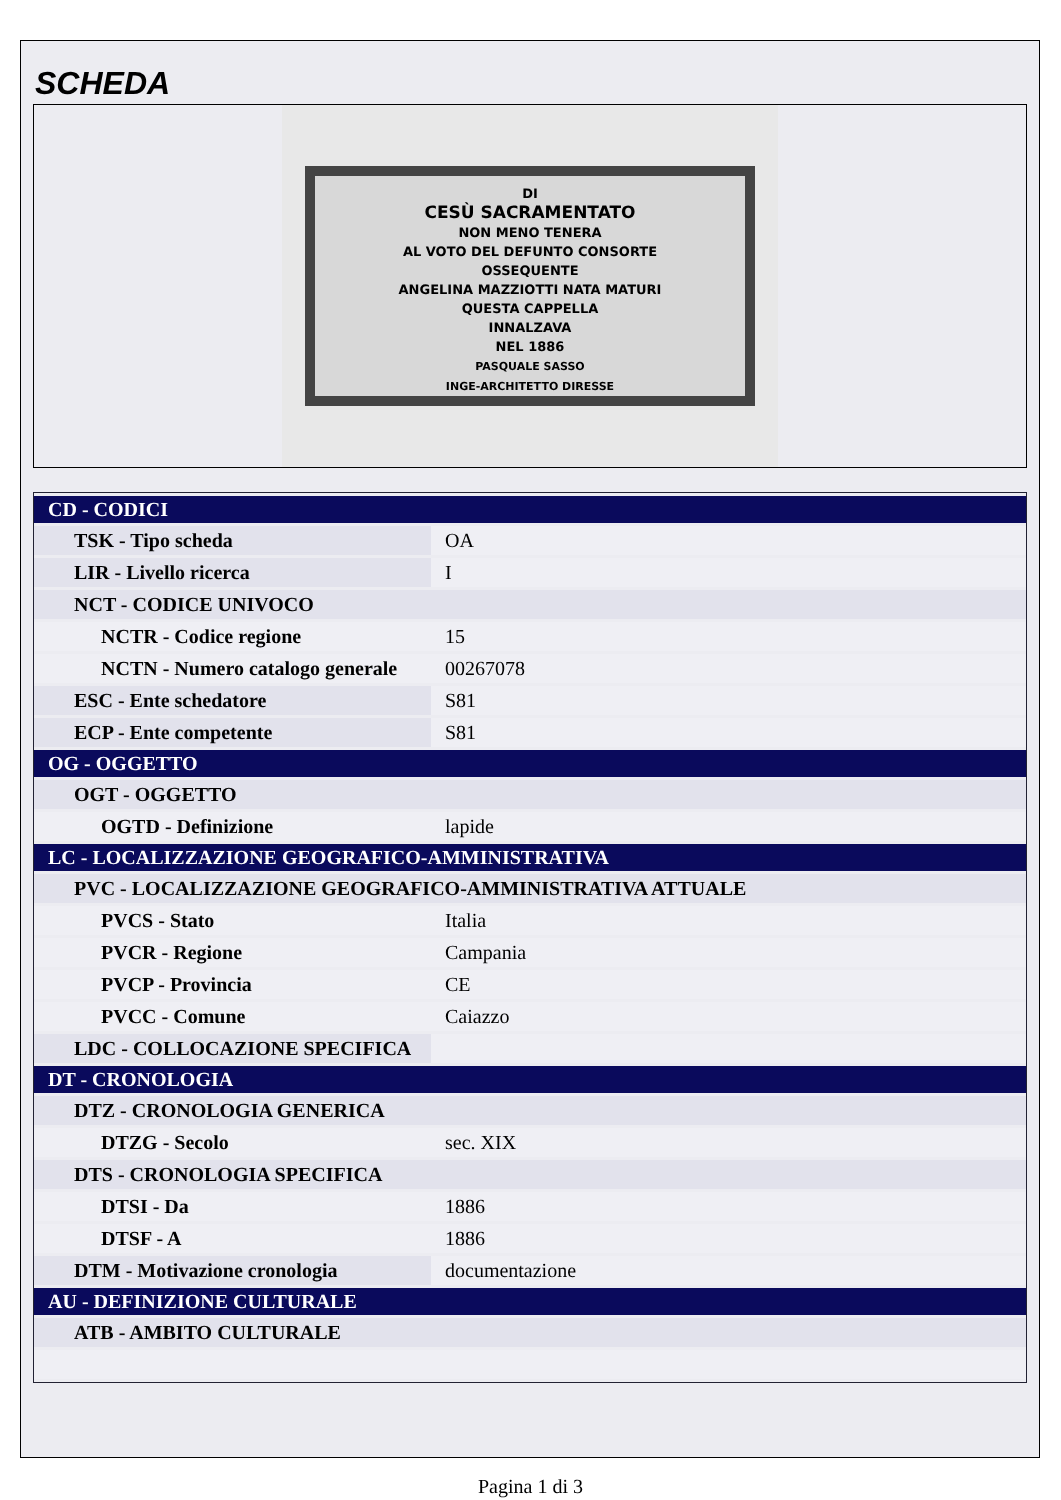SCHEDA
DI
CESÙ SACRAMENTATO
NON MENO TENERA
AL VOTO DEL DEFUNTO CONSORTE
OSSEQUENTE
ANGELINA MAZZIOTTI NATA MATURI
QUESTA CAPPELLA
INNALZAVA
NEL 1886
PASQUALE SASSO
INGE-ARCHITETTO DIRESSE
| CD - CODICI | |
| --- | --- |
| TSK - Tipo scheda | OA |
| LIR - Livello ricerca | I |
| NCT - CODICE UNIVOCO | |
| NCTR - Codice regione | 15 |
| NCTN - Numero catalogo generale | 00267078 |
| ESC - Ente schedatore | S81 |
| ECP - Ente competente | S81 |
| OG - OGGETTO | |
| OGT - OGGETTO | |
| OGTD - Definizione | lapide |
| LC - LOCALIZZAZIONE GEOGRAFICO-AMMINISTRATIVA | |
| PVC - LOCALIZZAZIONE GEOGRAFICO-AMMINISTRATIVA ATTUALE | |
| PVCS - Stato | Italia |
| PVCR - Regione | Campania |
| PVCP - Provincia | CE |
| PVCC - Comune | Caiazzo |
| LDC - COLLOCAZIONE SPECIFICA | |
| DT - CRONOLOGIA | |
| DTZ - CRONOLOGIA GENERICA | |
| DTZG - Secolo | sec. XIX |
| DTS - CRONOLOGIA SPECIFICA | |
| DTSI - Da | 1886 |
| DTSF - A | 1886 |
| DTM - Motivazione cronologia | documentazione |
| AU - DEFINIZIONE CULTURALE | |
| ATB - AMBITO CULTURALE | |
Pagina 1 di 3